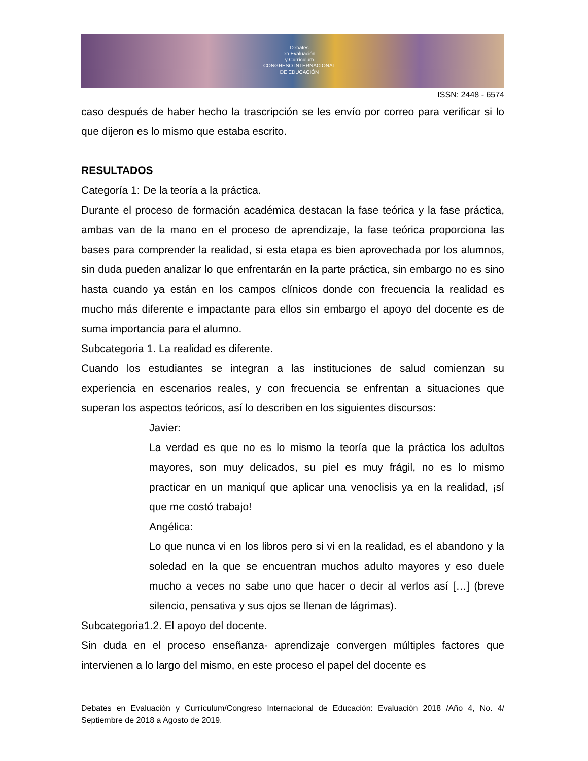Debates
en Evaluación
y Currículum
CONGRESO INTERNACIONAL
DE EDUCACIÓN
ISSN: 2448 - 6574
caso después de haber hecho la trascripción se les envío por correo para verificar si lo que dijeron es lo mismo que estaba escrito.
RESULTADOS
Categoría 1: De la teoría a la práctica.
Durante el proceso de formación académica destacan la fase teórica y la fase práctica, ambas van de la mano en el proceso de aprendizaje, la fase teórica proporciona las bases para comprender la realidad, si esta etapa es bien aprovechada por los alumnos, sin duda pueden analizar lo que enfrentarán en la parte práctica, sin embargo no es sino hasta cuando ya están en los campos clínicos donde con frecuencia la realidad es mucho más diferente e impactante para ellos sin embargo el apoyo del docente es de suma importancia para el alumno.
Subcategoria 1. La realidad es diferente.
Cuando los estudiantes se integran a las instituciones de salud comienzan su experiencia en escenarios reales, y con frecuencia se enfrentan a situaciones que superan los aspectos teóricos, así lo describen en los siguientes discursos:
Javier:
La verdad es que no es lo mismo la teoría que la práctica los adultos mayores, son muy delicados, su piel es muy frágil, no es lo mismo practicar en un maniquí que aplicar una venoclisis ya en la realidad, ¡sí que me costó trabajo!
Angélica:
Lo que nunca vi en los libros pero si vi en la realidad, es el abandono y la soledad en la que se encuentran muchos adulto mayores y eso duele mucho a veces no sabe uno que hacer o decir al verlos así […] (breve silencio, pensativa y sus ojos se llenan de lágrimas).
Subcategoria1.2. El apoyo del docente.
Sin duda en el proceso enseñanza- aprendizaje convergen múltiples factores que intervienen a lo largo del mismo, en este proceso el papel del docente es
Debates en Evaluación y Currículum/Congreso Internacional de Educación: Evaluación 2018 /Año 4, No. 4/ Septiembre de 2018 a Agosto de 2019.